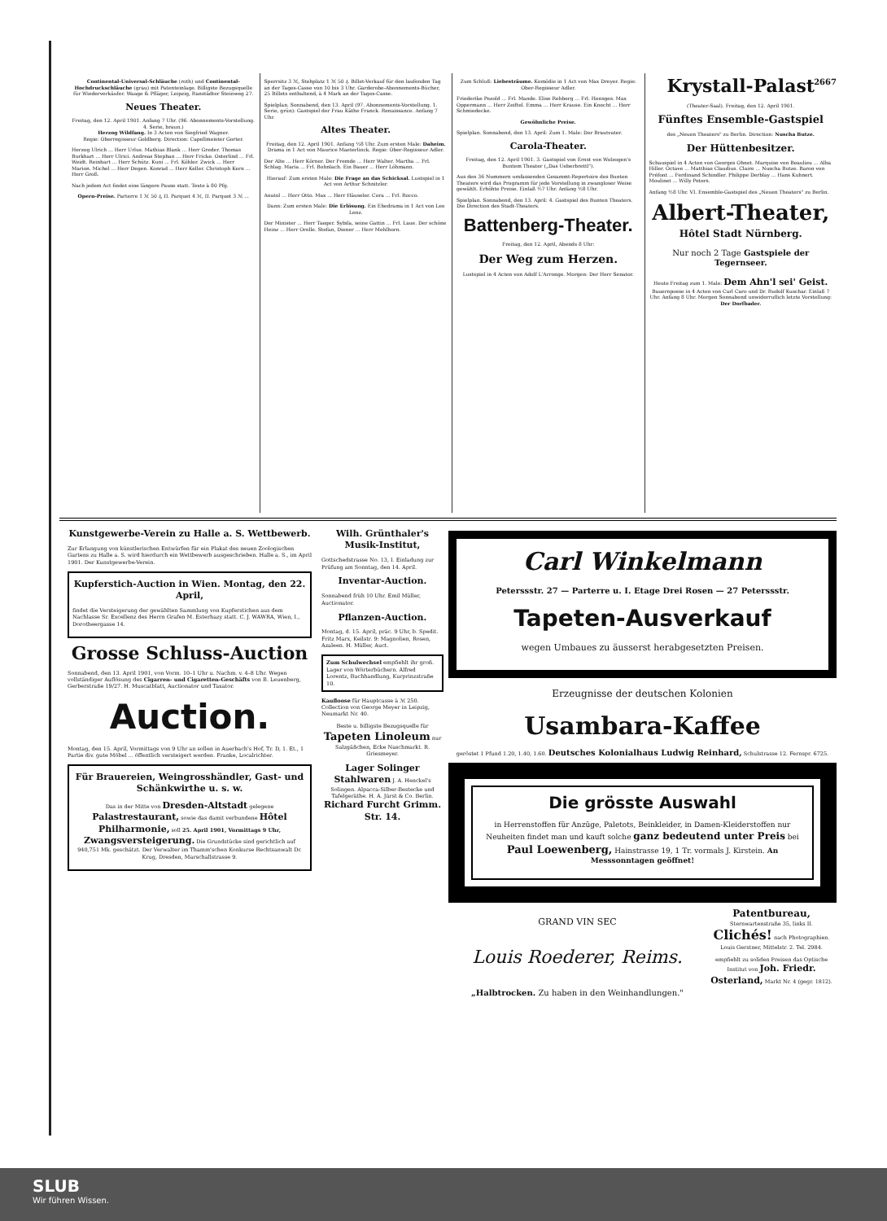2667
Continental-Universal-Schläuche (roth) und Continental-Hochdruckschläuche (grau) mit Patenteinlage. Billigste Bezugsquelle für Wiederverkäufer. Waage & Pfläger, Leipzig, Ranstädter Steinweg 27.
Neues Theater.
Freitag, den 12. April 1901. Anfang 7 Uhr. (96. Abonnements-Vorstellung. 4. Serie, braun.)
Herzog Wildfang. In 3 Acten von Siegfried Wagner.
Regie: Oberregisseur Goldberg. Direction: Capellmeister Gorter.
Herzog Ulrich ... Herr Urlus. Mathias Blank ... Herr Greder. Thomas Burkhart ... Herr Ulrici. Andreas Stephan ... Herr Fricke. Osterlind ... Frl. Weidt. Reinhart ... Herr Schütz. Kuni ... Frl. Köhler. Zwick ... Herr Marion. Michel ... Herr Degen. Konrad ... Herr Keller. Christoph Kern ... Herr Groß.
Nach jedem Act findet eine längere Pause statt. Texte à 80 Pfg.
Opern-Preise. Parterre 1 ℳ 50 ₰, II. Parquet 4 ℳ, II. Parquet 3 ℳ ...
Sperrsitz 3 ℳ, Stehplatz 1 ℳ 50 ₰. Billet-Verkauf für den laufenden Tag an der Tages-Casse von 10 bis 3 Uhr. Garderobe-Abonnements-Bücher, 25 Billets enthaltend, à 4 Mark an der Tages-Casse.
Spielplan. Sonnabend, den 13. April (97. Abonnements-Vorstellung. 1. Serie, grün): Gastspiel der Frau Käthe Franck. Renaissance. Anfang 7 Uhr.
Altes Theater.
Freitag, den 12. April 1901. Anfang ½8 Uhr. Zum ersten Male: Daheim. Drama in 1 Act von Maurice Maeterlinck. Regie: Ober-Regisseur Adler.
Der Alte ... Herr Körner. Der Fremde ... Herr Walter. Martha ... Frl. Schlag. Maria ... Frl. Bohnlach. Ein Bauer ... Herr Löhmann.
Hierauf: Zum ersten Male: Die Frage an das Schicksal. Lustspiel in 1 Act von Arthur Schnitzler.
Anatol ... Herr Otto. Max ... Herr Häuseler. Cora ... Frl. Rocco.
Dann: Zum ersten Male: Die Erlösung. Ein Ehedrama in 1 Act von Leo Lenz.
Der Minister ... Herr Taeger. Sybila, seine Gattin ... Frl. Laue. Der schöne Heinz ... Herr Orelle. Stefan, Diener ... Herr Mehlhorn.
Zum Schluß: Liebesträume. Komödie in 1 Act von Max Dreyer. Regie: Ober-Regisseur Adler.
Friederike Pezold ... Frl. Mande. Elise Rehberg ... Frl. Hensges. Max Oppermann ... Herr Zeiftel. Emma ... Herr Krause. Ein Knecht ... Herr Schmiedecke.
Gewöhnliche Preise.
Spielplan. Sonnabend, den 13. April: Zum 1. Male: Der Brautvater.
Carola-Theater.
Freitag, den 12. April 1901. 3. Gastspiel von Ernst von Wolzogen's Buntem Theater („Das Ueberbrettl").
Aus den 36 Nummern umfassenden Gesammt-Repertoire des Bunten Theaters wird das Programm für jede Vorstellung in zwangloser Weise gewählt. Erhöhte Preise. Einlaß ½7 Uhr. Anfang ½8 Uhr.
Spielplan. Sonnabend, den 13. April: 4. Gastspiel des Bunten Theaters. Die Direction des Stadt-Theaters.
Battenberg-Theater.
Freitag, den 12. April, Abends 8 Uhr:
Der Weg zum Herzen.
Lustspiel in 4 Acten von Adolf L'Arronge. Morgen: Der Herr Senator.
Krystall-Palast
(Theater-Saal). Freitag, den 12. April 1901.
Fünftes Ensemble-Gastspiel
des „Neuen Theaters" zu Berlin. Direction: Nuscha Butze.
Der Hüttenbesitzer.
Schauspiel in 4 Acten von Georges Ohnet. Marquise von Beaulieu ... Alba Hiller. Octave ... Matthias Claudius. Claire ... Nuscha Butze. Baron von Préfont ... Ferdinand Schindler. Philippe Derblay ... Hans Kuhnert. Moulinet ... Willy Peters.
Anfang ½8 Uhr. VI. Ensemble-Gastspiel des „Neuen Theaters" zu Berlin.
Albert-Theater,
Hôtel Stadt Nürnberg.
Nur noch 2 Tage Gastspiele der Tegernseer.
Heute Freitag zum 1. Male: Dem Ahn'l sei' Geist. Bauernposse in 4 Acten von Carl Caro und Dr. Rudolf Kuschar. Einlaß 7 Uhr. Anfang 8 Uhr. Morgen Sonnabend unwiderruflich letzte Vorstellung: Der Dorfbader.
Kunstgewerbe-Verein zu Halle a. S. Wettbewerb.
Zur Erlangung von künstlerischen Entwürfen für ein Plakat des neuen Zoologischen Gartens zu Halle a. S. wird hierdurch ein Wettbewerb ausgeschrieben. Halle a. S., im April 1901. Der Kunstgewerbe-Verein.
Kupferstich-Auction in Wien. Montag, den 22. April,
findet die Versteigerung der gewählten Sammlung von Kupferstichen aus dem Nachlasse Sr. Excellenz des Herrn Grafen M. Esterhazy statt. C. J. WAWRA, Wien, I., Dorotheergasse 14.
Grosse Schluss-Auction
Sonnabend, den 13. April 1901, von Vorm. 10–1 Uhr u. Nachm. v. 4–8 Uhr. Wegen vollständiger Auflösung des Cigarren- und Cigaretten-Geschäfts von B. Leuenberg, Gerberstraße 19/27. H. Muscatblatt, Auctionator und Taxator.
Auction.
Montag, den 15. April, Vormittags von 9 Uhr an sollen in Auerbach's Hof, Tr. D, 1. Et., 1 Partie div. gute Möbel ... öffentlich versteigert werden. Franke, Localrichter.
Für Brauereien, Weingrosshändler, Gast- und Schänkwirthe u. s. w.
Das in der Mitte von Dresden-Altstadt gelegene Palastrestaurant, sowie das damit verbundene Hôtel Philharmonie, soll 25. April 1901, Vormittags 9 Uhr, Zwangsversteigerung. Die Grundstücke sind gerichtlich auf 940,751 Mk. geschätzt. Der Verwalter im Thamm'schen Konkurse Rechtsanwalt Dr. Krug, Dresden, Marschallstrasse 9.
Wilh. Grünthaler's Musik-Institut,
Gottschedstrasse No. 13, I. Einladung zur Prüfung am Sonntag, den 14. April.
Inventar-Auction.
Sonnabend früh 10 Uhr. Emil Müller, Auctionator.
Pflanzen-Auction.
Montag, d. 15. April, präc. 9 Uhr, b. Spedit. Fritz Marx, Keilstr. 9: Magnolien, Rosen, Azaleen. H. Müller, Auct.
Zum Schulwechsel empfiehlt ihr groß. Lager von Wörterbüchern. Alfred Lorentz, Buchhandlung, Kurprinzstraße 10.
Kaufloose für Hauptcasse à ℳ 250. Collection von George Meyer in Leipzig, Neumarkt Nr. 40.
Beste u. billigste Bezugsquelle für Tapeten Linoleum nur Salzgäßchen, Ecke Naschmarkt. R. Griesmeyer.
Lager Solinger Stahlwaren J. A. Henckel's Solingen. Alpacca-Silber-Bestecke und Tafelgeräthe. H. A. Jürst & Co. Berlin. Richard Furcht Grimm. Str. 14.
Carl Winkelmann
Peterssstr. 27 — Parterre u. I. Etage Drei Rosen — 27 Peterssstr.
Tapeten-Ausverkauf
wegen Umbaues zu äusserst herabgesetzten Preisen.
Erzeugnisse der deutschen Kolonien
Usambara-Kaffee
geröstet 1 Pfund 1.20, 1.40, 1.60. Deutsches Kolonialhaus Ludwig Reinhard, Schulstrasse 12. Fernspr. 6725.
Die grösste Auswahl
in Herrenstoffen für Anzüge, Paletots, Beinkleider, in Damen-Kleiderstoffen nur Neuheiten findet man und kauft solche ganz bedeutend unter Preis bei Paul Loewenberg, Hainstrasse 19, 1 Tr. vormals J. Kirstein. An Messsonntagen geöffnet!
GRAND VIN SEC
Louis Roederer, Reims.
„Halbtrocken. Zu haben in den Weinhandlungen."
Patentbureau, Sternwartenstraße 35, links II. Clichés! nach Photographien. Louis Gerstner, Mittelstr. 2. Tel. 2984.
empfiehlt zu soliden Preisen das Optische Institut von Joh. Friedr. Osterland, Markt Nr. 4 (gegr. 1812).
SLUB
Wir führen Wissen.